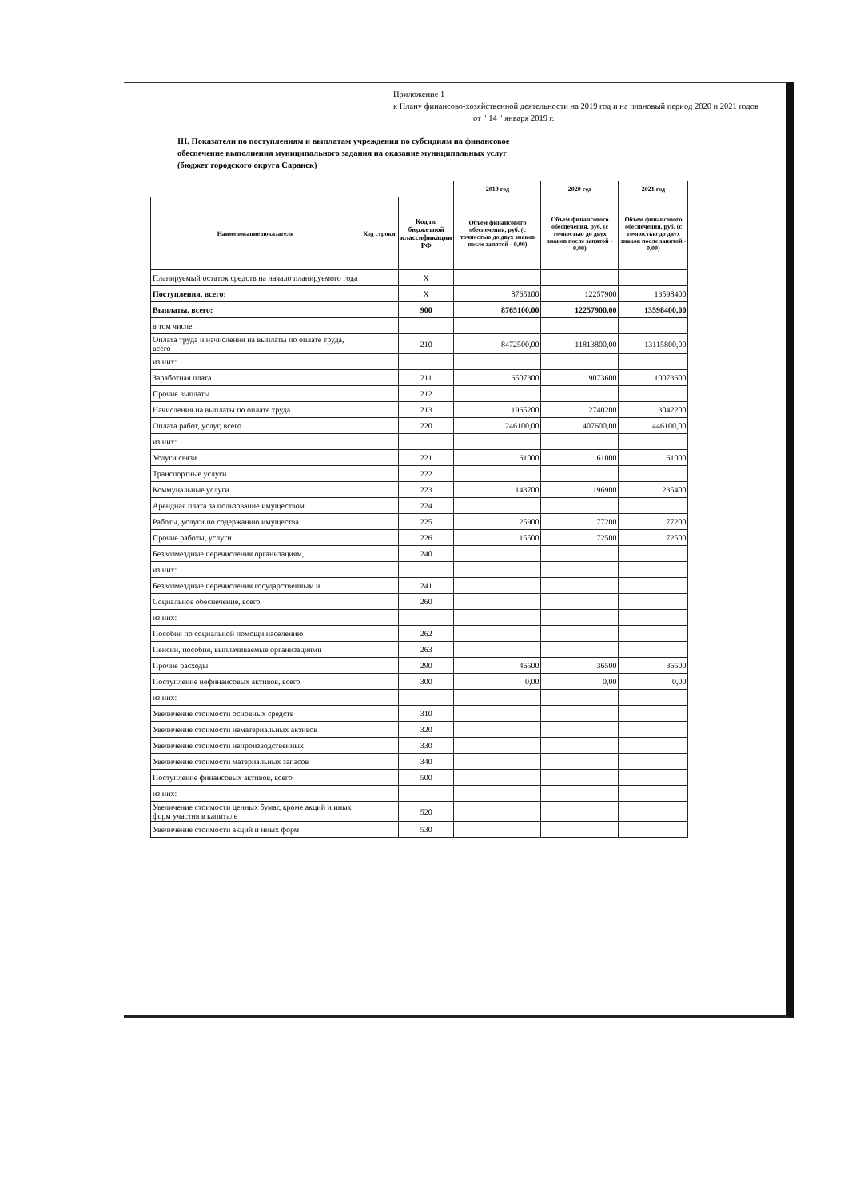Приложение 1
к Плану финансово-хозяйственной деятельности на 2019 год и на плановый период 2020 и 2021 годов
от " 14 " января 2019 г.
III. Показатели по поступлениям и выплатам учреждения по субсидиям на финансовое обеспечение выполнения муниципального задания на оказание муниципальных услуг (бюджет городского округа Саранск)
| | | | 2019 год | 2020 год | 2021 год |
| Наименование показателя | Код строки | Код по бюджетной классификации РФ | Объем финансового обеспечения, руб. (с точностью до двух знаков после запятой - 0,00) | Объем финансового обеспечения, руб. (с точностью до двух знаков после запятой - 0,00) | Объем финансового обеспечения, руб. (с точностью до двух знаков после запятой - 0,00) |
| Планируемый остаток средств на начало планируемого года | | X | | | |
| Поступления, всего: | | X | 8765100 | 12257900 | 13598400 |
| Выплаты, всего: | | 900 | 8765100,00 | 12257900,00 | 13598400,00 |
| в том числе: | | | | | |
| Оплата труда и начисления на выплаты по оплате труда, всего | | 210 | 8472500,00 | 11813800,00 | 13115800,00 |
| из них: | | | | | |
| Заработная плата | | 211 | 6507300 | 9073600 | 10073600 |
| Прочие выплаты | | 212 | | | |
| Начисления на выплаты по оплате труда | | 213 | 1965200 | 2740200 | 3042200 |
| Оплата работ, услуг, всего | | 220 | 246100,00 | 407600,00 | 446100,00 |
| из них: | | | | | |
| Услуги связи | | 221 | 61000 | 61000 | 61000 |
| Транспортные услуги | | 222 | | | |
| Коммунальные услуги | | 223 | 143700 | 196900 | 235400 |
| Арендная плата за пользование имуществом | | 224 | | | |
| Работы, услуги по содержанию имущества | | 225 | 25900 | 77200 | 77200 |
| Прочие работы, услуги | | 226 | 15500 | 72500 | 72500 |
| Безвозмездные перечисления организациям, | | 240 | | | |
| из них: | | | | | |
| Безвозмездные перечисления государственным и | | 241 | | | |
| Социальное обеспечение, всего | | 260 | | | |
| из них: | | | | | |
| Пособия по социальной помощи населению | | 262 | | | |
| Пенсии, пособия, выплачиваемые организациями | | 263 | | | |
| Прочие расходы | | 290 | 46500 | 36500 | 36500 |
| Поступление нефинансовых активов, всего | | 300 | 0,00 | 0,00 | 0,00 |
| из них: | | | | | |
| Увеличение стоимости основных средств | | 310 | | | |
| Увеличение стоимости нематериальных активов | | 320 | | | |
| Увеличение стоимости непроизводственных | | 330 | | | |
| Увеличение стоимости материальных запасов | | 340 | | | |
| Поступление финансовых активов, всего | | 500 | | | |
| из них: | | | | | |
| Увеличение стоимости ценных бумаг, кроме акций и иных форм участия в капитале | | 520 | | | |
| Увеличение стоимости акций и иных форм | | 530 | | | |